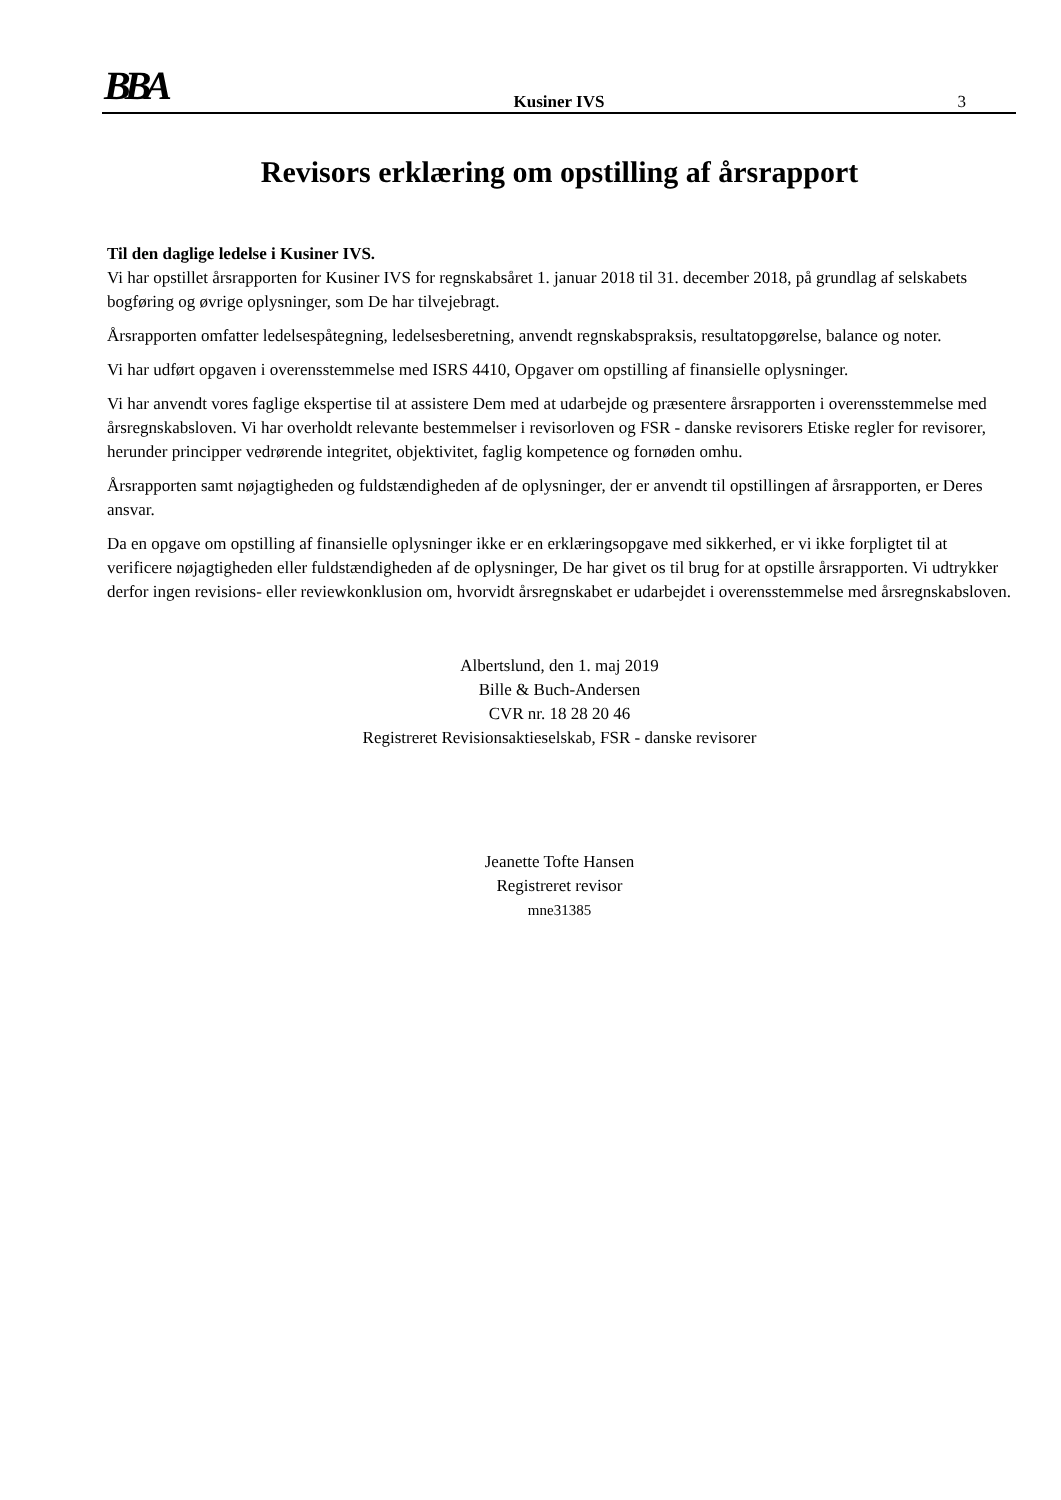BBA
Kusiner IVS 3
Revisors erklæring om opstilling af årsrapport
Til den daglige ledelse i Kusiner IVS.
Vi har opstillet årsrapporten for Kusiner IVS for regnskabsåret 1. januar 2018 til 31. december 2018, på grundlag af selskabets bogføring og øvrige oplysninger, som De har tilvejebragt.
Årsrapporten omfatter ledelsespåtegning, ledelsesberetning, anvendt regnskabspraksis, resultatopgørelse, balance og noter.
Vi har udført opgaven i overensstemmelse med ISRS 4410, Opgaver om opstilling af finansielle oplysninger.
Vi har anvendt vores faglige ekspertise til at assistere Dem med at udarbejde og præsentere årsrapporten i overensstemmelse med årsregnskabsloven. Vi har overholdt relevante bestemmelser i revisorloven og FSR - danske revisorers Etiske regler for revisorer, herunder principper vedrørende integritet, objektivitet, faglig kompetence og fornøden omhu.
Årsrapporten samt nøjagtigheden og fuldstændigheden af de oplysninger, der er anvendt til opstillingen af årsrapporten, er Deres ansvar.
Da en opgave om opstilling af finansielle oplysninger ikke er en erklæringsopgave med sikkerhed, er vi ikke forpligtet til at verificere nøjagtigheden eller fuldstændigheden af de oplysninger, De har givet os til brug for at opstille årsrapporten. Vi udtrykker derfor ingen revisions- eller reviewkonklusion om, hvorvidt årsregnskabet er udarbejdet i overensstemmelse med årsregnskabsloven.
Albertslund, den 1. maj 2019
Bille & Buch-Andersen
CVR nr. 18 28 20 46
Registreret Revisionsaktieselskab, FSR - danske revisorer
Jeanette Tofte Hansen
Registreret revisor
mne31385